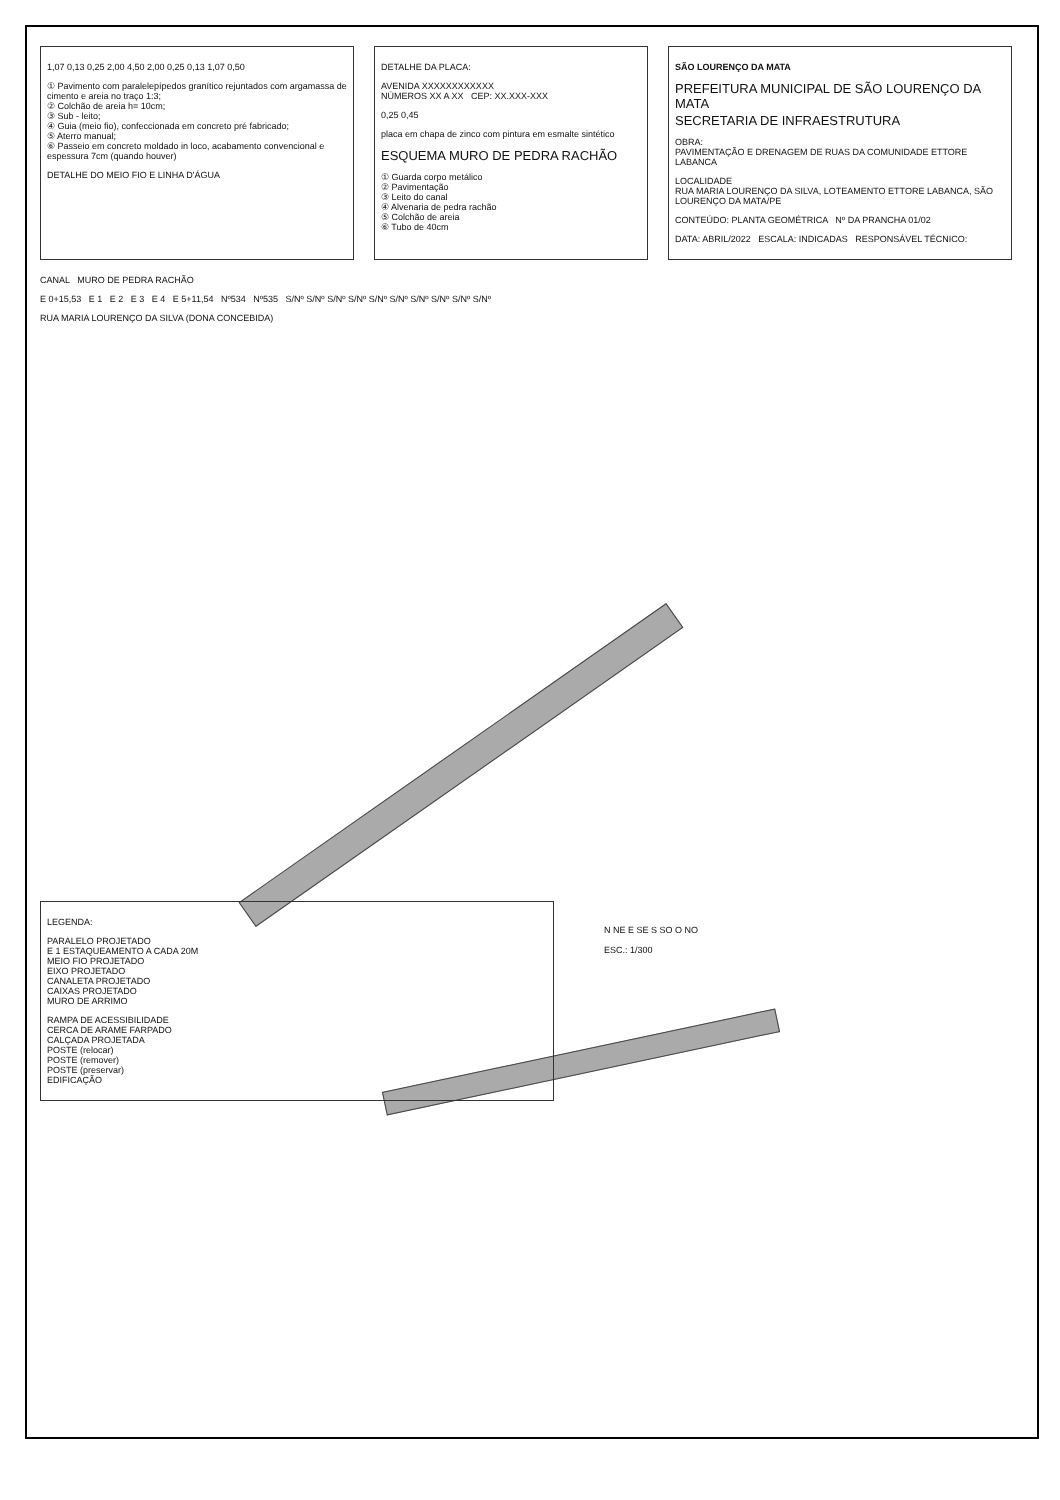1,07 0,13 0,25 2,00 4,50 2,00 0,25 0,13 1,07 0,50
① Pavimento com paralelepípedos granítico rejuntados com argamassa de cimento e areia no traço 1:3;
② Colchão de areia h= 10cm;
③ Sub - leito;
④ Guia (meio fio), confeccionada em concreto pré fabricado;
⑤ Aterro manual;
⑥ Passeio em concreto moldado in loco, acabamento convencional e espessura 7cm (quando houver)
DETALHE DO MEIO FIO E LINHA D'ÁGUA
DETALHE DA PLACA:
AVENIDA XXXXXXXXXXXX
NÚMEROS XX A XX CEP: XX.XXX-XXX
0,25 0,45
placa em chapa de zinco com pintura em esmalte sintético
ESQUEMA MURO DE PEDRA RACHÃO
① Guarda corpo metálico
② Pavimentação
③ Leito do canal
④ Alvenaria de pedra rachão
⑤ Colchão de areia
⑥ Tubo de 40cm
SÃO LOURENÇO DA MATA
PREFEITURA MUNICIPAL DE SÃO LOURENÇO DA MATA
SECRETARIA DE INFRAESTRUTURA
OBRA:
PAVIMENTAÇÃO E DRENAGEM DE RUAS DA COMUNIDADE ETTORE LABANCA
LOCALIDADE
RUA MARIA LOURENÇO DA SILVA, LOTEAMENTO ETTORE LABANCA, SÃO LOURENÇO DA MATA/PE
CONTEÚDO: PLANTA GEOMÉTRICA Nº DA PRANCHA 01/02
DATA: ABRIL/2022 ESCALA: INDICADAS RESPONSÁVEL TÉCNICO:
CANAL MURO DE PEDRA RACHÃO
E 0+15,53 E 1 E 2 E 3 E 4 E 5+11,54 Nº534 Nº535 S/Nº S/Nº S/Nº S/Nº S/Nº S/Nº S/Nº S/Nº S/Nº S/Nº
RUA MARIA LOURENÇO DA SILVA (DONA CONCEBIDA)
LEGENDA:
PARALELO PROJETADO
E 1 ESTAQUEAMENTO A CADA 20M
MEIO FIO PROJETADO
EIXO PROJETADO
CANALETA PROJETADO
CAIXAS PROJETADO
MURO DE ARRIMO
RAMPA DE ACESSIBILIDADE
CERCA DE ARAME FARPADO
CALÇADA PROJETADA
POSTE (relocar)
POSTE (remover)
POSTE (preservar)
EDIFICAÇÃO
N NE E SE S SO O NO
ESC.: 1/300